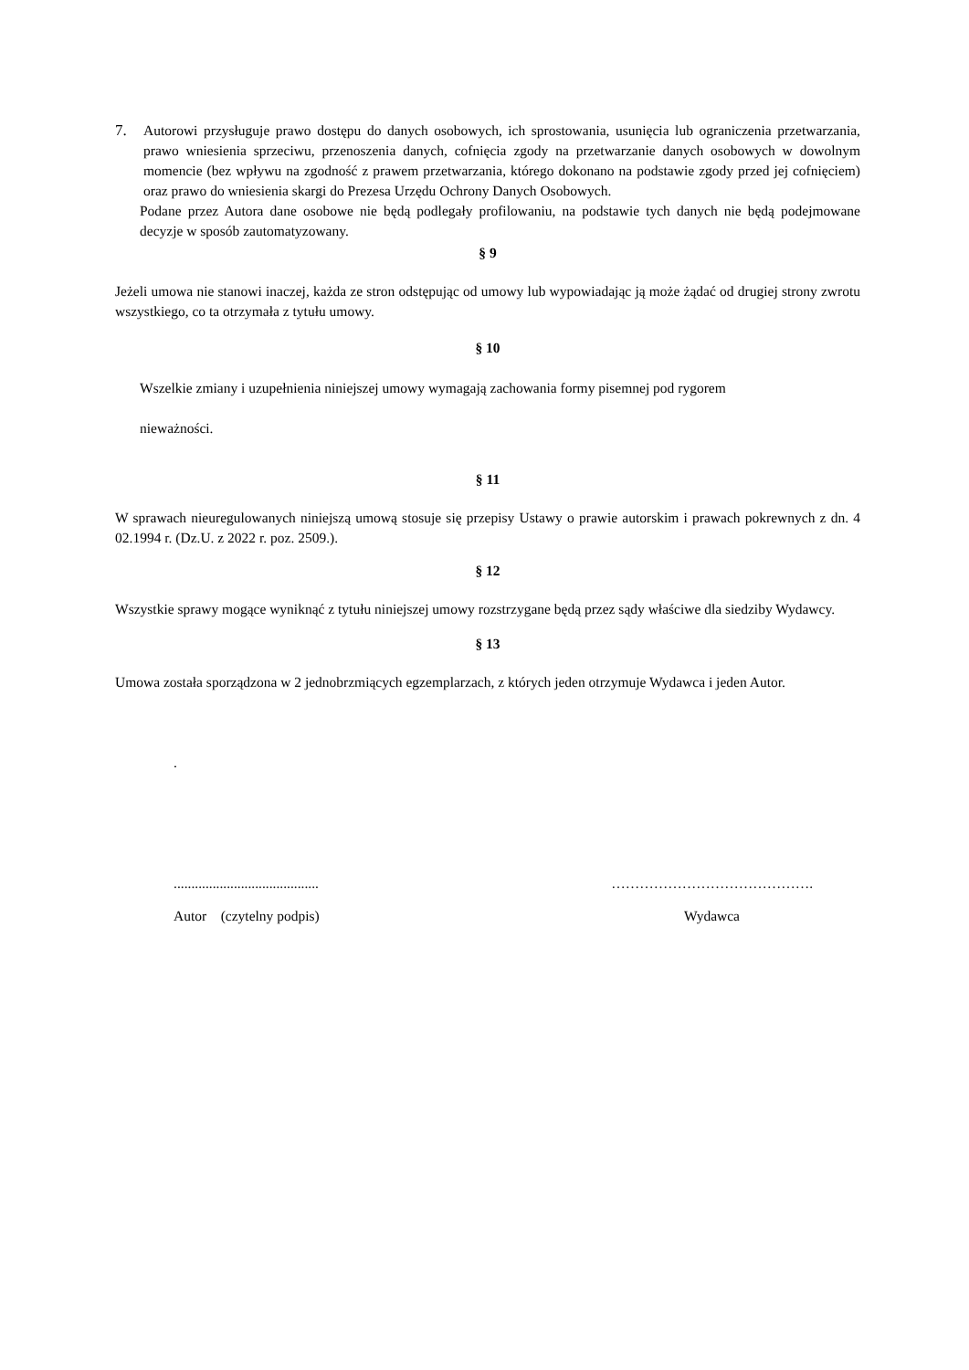7. Autorowi przysługuje prawo dostępu do danych osobowych, ich sprostowania, usunięcia lub ograniczenia przetwarzania, prawo wniesienia sprzeciwu, przenoszenia danych, cofnięcia zgody na przetwarzanie danych osobowych w dowolnym momencie (bez wpływu na zgodność z prawem przetwarzania, którego dokonano na podstawie zgody przed jej cofnięciem) oraz prawo do wniesienia skargi do Prezesa Urzędu Ochrony Danych Osobowych.
Podane przez Autora dane osobowe nie będą podlegały profilowaniu, na podstawie tych danych nie będą podejmowane decyzje w sposób zautomatyzowany.
§ 9
Jeżeli umowa nie stanowi inaczej, każda ze stron odstępując od umowy lub wypowiadając ją może żądać od drugiej strony zwrotu wszystkiego, co ta otrzymała z tytułu umowy.
§ 10
Wszelkie zmiany i uzupełnienia niniejszej umowy wymagają zachowania formy pisemnej pod rygorem
nieważności.
§ 11
W sprawach nieuregulowanych niniejszą umową stosuje się przepisy Ustawy o prawie autorskim i prawach pokrewnych z dn. 4 02.1994 r. (Dz.U. z 2022 r. poz. 2509.).
§ 12
Wszystkie sprawy mogące wyniknąć z tytułu niniejszej umowy rozstrzygane będą przez sądy właściwe dla siedziby Wydawcy.
§ 13
Umowa została sporządzona w 2 jednobrzmiących egzemplarzach, z których jeden otrzymuje Wydawca i jeden Autor.
.
......................................... …………………………………….
Autor (czytelny podpis) Wydawca